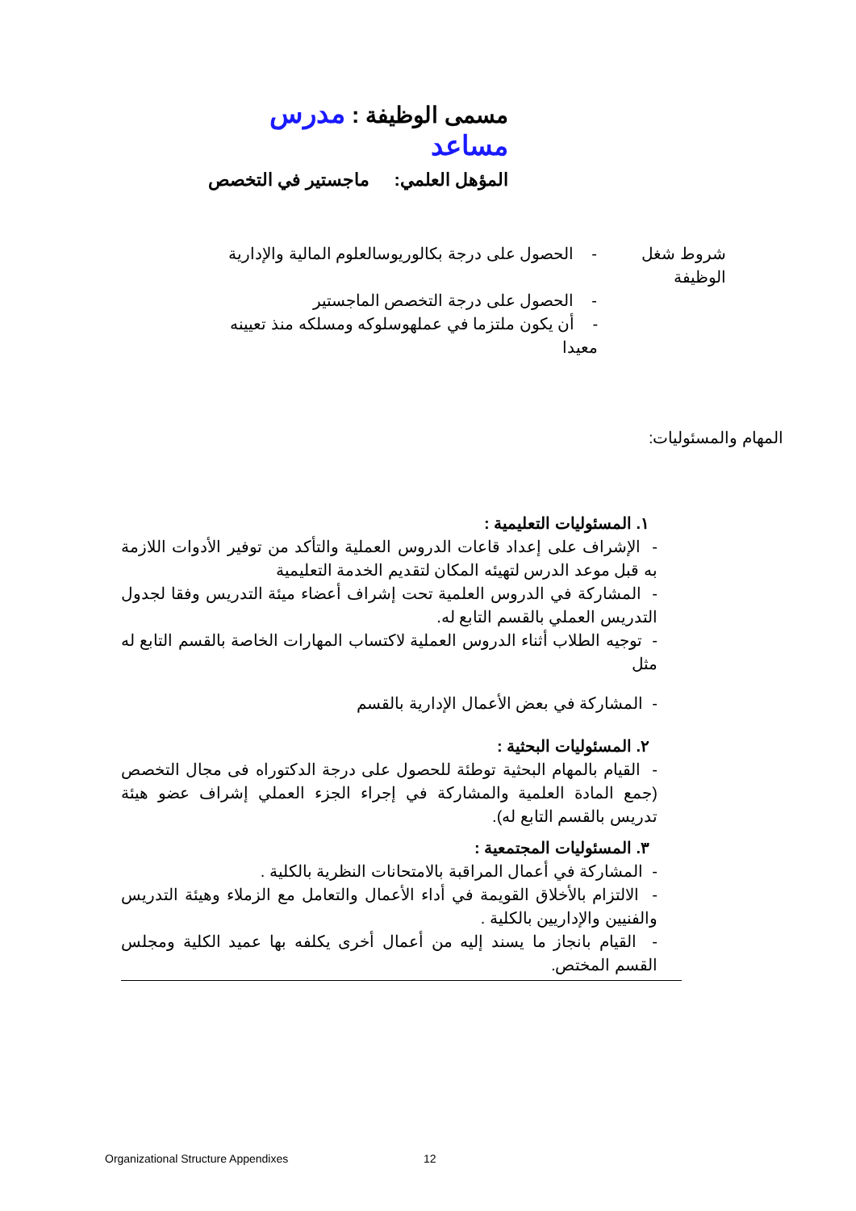مسمى الوظيفة : مدرس مساعد
المؤهل العلمي: ماجستير في التخصص
شروط شغل الوظيفة - الحصول على درجة بكالوريوسالعلوم المالية والإدارية
- الحصول على درجة التخصص الماجستير
- أن يكون ملتزما في عملهوسلوكه ومسلكه منذ تعيينه معيدا
المهام والمسئوليات:
١. المسئوليات التعليمية :
- الإشراف على إعداد قاعات الدروس العملية والتأكد من توفير الأدوات اللازمة به قبل موعد الدرس لتهيئه المكان لتقديم الخدمة التعليمية
- المشاركة في الدروس العلمية تحت إشراف أعضاء ميئة التدريس وفقا لجدول التدريس العملي بالقسم التابع له.
- توجيه الطلاب أثناء الدروس العملية لاكتساب المهارات الخاصة بالقسم التابع له مثل
- المشاركة في بعض الأعمال الإدارية بالقسم
٢. المسئوليات البحثية :
- القيام بالمهام البحثية توطئة للحصول على درجة الدكتوراه فى مجال التخصص (جمع المادة العلمية والمشاركة في إجراء الجزء العملي إشراف عضو هيئة تدريس بالقسم التابع له).
٣. المسئوليات المجتمعية :
- المشاركة في أعمال المراقبة بالامتحانات النظرية بالكلية .
- الالتزام بالأخلاق القويمة في أداء الأعمال والتعامل مع الزملاء وهيئة التدريس والفنيين والإداريين بالكلية .
- القيام بانجاز ما يسند إليه من أعمال أخرى يكلفه بها عميد الكلية ومجلس القسم المختص.
Organizational Structure Appendixes
12